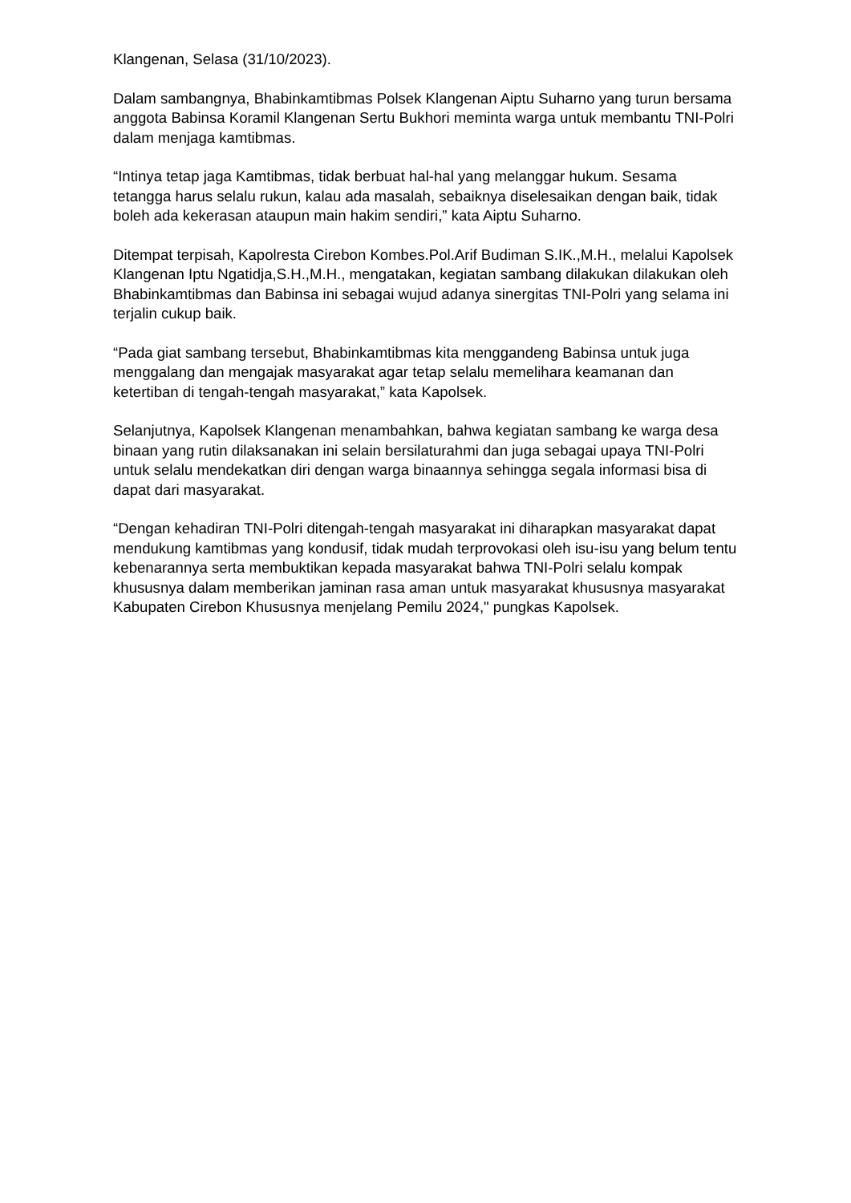Klangenan, Selasa (31/10/2023).
Dalam sambangnya, Bhabinkamtibmas Polsek Klangenan Aiptu Suharno yang turun bersama anggota Babinsa Koramil Klangenan Sertu Bukhori meminta warga untuk membantu TNI-Polri dalam menjaga kamtibmas.
“Intinya tetap jaga Kamtibmas, tidak berbuat hal-hal yang melanggar hukum. Sesama tetangga harus selalu rukun, kalau ada masalah, sebaiknya diselesaikan dengan baik, tidak boleh ada kekerasan ataupun main hakim sendiri,” kata Aiptu Suharno.
Ditempat terpisah, Kapolresta Cirebon Kombes.Pol.Arif Budiman S.IK.,M.H., melalui Kapolsek Klangenan Iptu Ngatidja,S.H.,M.H., mengatakan, kegiatan sambang dilakukan dilakukan oleh Bhabinkamtibmas dan Babinsa ini sebagai wujud adanya sinergitas TNI-Polri yang selama ini terjalin cukup baik.
“Pada giat sambang tersebut, Bhabinkamtibmas kita menggandeng Babinsa untuk juga menggalang dan mengajak masyarakat agar tetap selalu memelihara keamanan dan ketertiban di tengah-tengah masyarakat,” kata Kapolsek.
Selanjutnya, Kapolsek Klangenan menambahkan, bahwa kegiatan sambang ke warga desa binaan yang rutin dilaksanakan ini selain bersilaturahmi dan juga sebagai upaya TNI-Polri untuk selalu mendekatkan diri dengan warga binaannya sehingga segala informasi bisa di dapat dari masyarakat.
“Dengan kehadiran TNI-Polri ditengah-tengah masyarakat ini diharapkan masyarakat dapat mendukung kamtibmas yang kondusif, tidak mudah terprovokasi oleh isu-isu yang belum tentu kebenarannya serta membuktikan kepada masyarakat bahwa TNI-Polri selalu kompak khususnya dalam memberikan jaminan rasa aman untuk masyarakat khususnya masyarakat Kabupaten Cirebon Khususnya menjelang Pemilu 2024," pungkas Kapolsek.